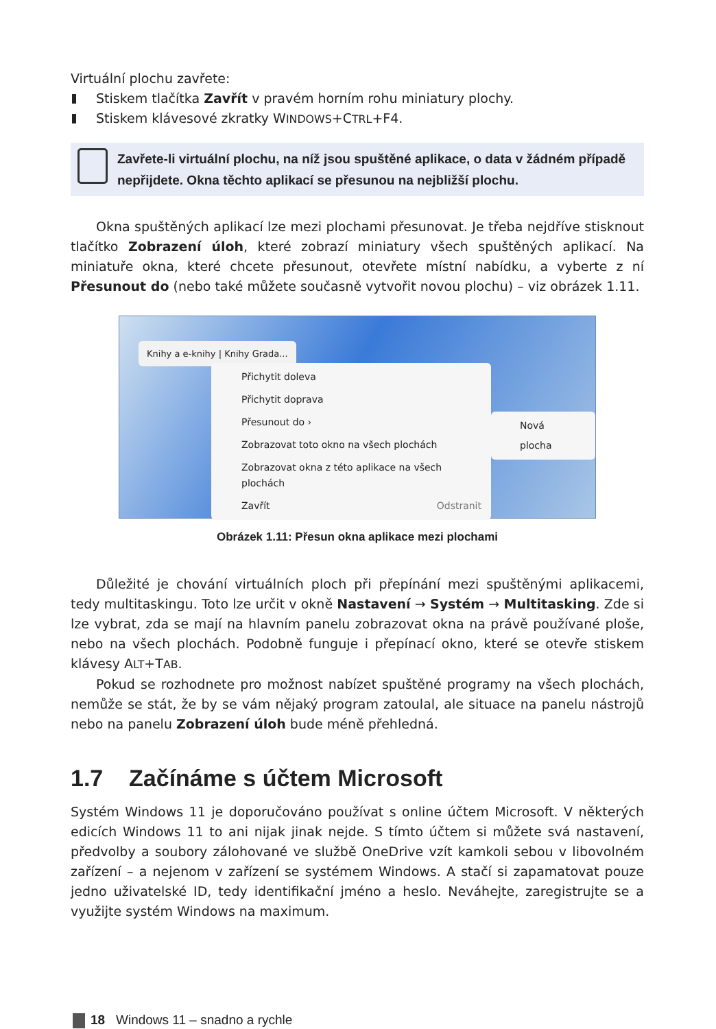Virtuální plochu zavřete:
Stiskem tlačítka Zavřít v pravém horním rohu miniatury plochy.
Stiskem klávesové zkratky WINDOWS+CTRL+F4.
Zavřete-li virtuální plochu, na níž jsou spuštěné aplikace, o data v žádném případě nepřijdete. Okna těchto aplikací se přesunou na nejbližší plochu.
Okna spuštěných aplikací lze mezi plochami přesunovat. Je třeba nejdříve stisknout tlačítko Zobrazení úloh, které zobrazí miniatury všech spuštěných aplikací. Na miniatuře okna, které chcete přesunout, otevřete místní nabídku, a vyberte z ní Přesunout do (nebo také můžete současně vytvořit novou plochu) – viz obrázek 1.11.
Knihy a e-knihy | Knihy Grada...
Přichytit doleva
Přichytit doprava
Přesunout do ›
Zobrazovat toto okno na všech plochách
Zobrazovat okna z této aplikace na všech plochách
Zavřít Odstranit
Nová plocha
Obrázek 1.11: Přesun okna aplikace mezi plochami
Důležité je chování virtuálních ploch při přepínání mezi spuštěnými aplikacemi, tedy multitaskingu. Toto lze určit v okně Nastavení → Systém → Multitasking. Zde si lze vybrat, zda se mají na hlavním panelu zobrazovat okna na právě používané ploše, nebo na všech plochách. Podobně funguje i přepínací okno, které se otevře stiskem klávesy ALT+TAB.
Pokud se rozhodnete pro možnost nabízet spuštěné programy na všech plochách, nemůže se stát, že by se vám nějaký program zatoulal, ale situace na panelu nástrojů nebo na panelu Zobrazení úloh bude méně přehledná.
1.7 Začínáme s účtem Microsoft
Systém Windows 11 je doporučováno používat s online účtem Microsoft. V některých edicích Windows 11 to ani nijak jinak nejde. S tímto účtem si můžete svá nastavení, předvolby a soubory zálohované ve službě OneDrive vzít kamkoli sebou v libovolném zařízení – a nejenom v zařízení se systémem Windows. A stačí si zapamatovat pouze jedno uživatelské ID, tedy identifikační jméno a heslo. Neváhejte, zaregistrujte se a využijte systém Windows na maximum.
18 Windows 11 – snadno a rychle